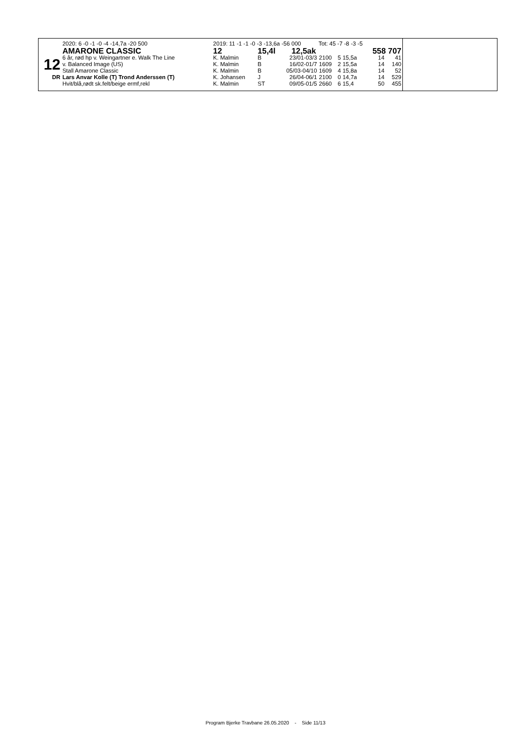| | 2020: 6 -0 -1 -0 -4 -14,7a -20 500 | 2019: 11 -1 -1 -0 -3 -13,6a -56 000 Tot: 45 -7 -8 -3 -5 | | | | | | |
| | AMARONE CLASSIC | 12 | 15,4l | 12,5ak | | | 558 707 | |
| 12 | 6 år, rød hp v. Weingartner e. Walk The Line | K. Malmin | B | 23/01-03/3 | 2100 | 5 15,5a | 14 | 41 |
| | v. Balanced Image (US) | K. Malmin | B | 16/02-01/7 | 1609 | 2 15,5a | 14 | 140 |
| | Stall Amarone Classic | K. Malmin | B | 05/03-04/10 | 1609 | 4 15,8a | 14 | 52 |
| DR | Lars Anvar Kolle (T) Trond Anderssen (T) | K. Johansen | J | 26/04-06/1 | 2100 | 0 14,7a | 14 | 529 |
| | Hvit/blå,rødt sk.felt/beige ermf,rekl | K. Malmin | ST | 09/05-01/5 | 2660 | 6 15,4 | 50 | 455 |
Program Bjerke Travbane 26.05.2020 - Side 11/13